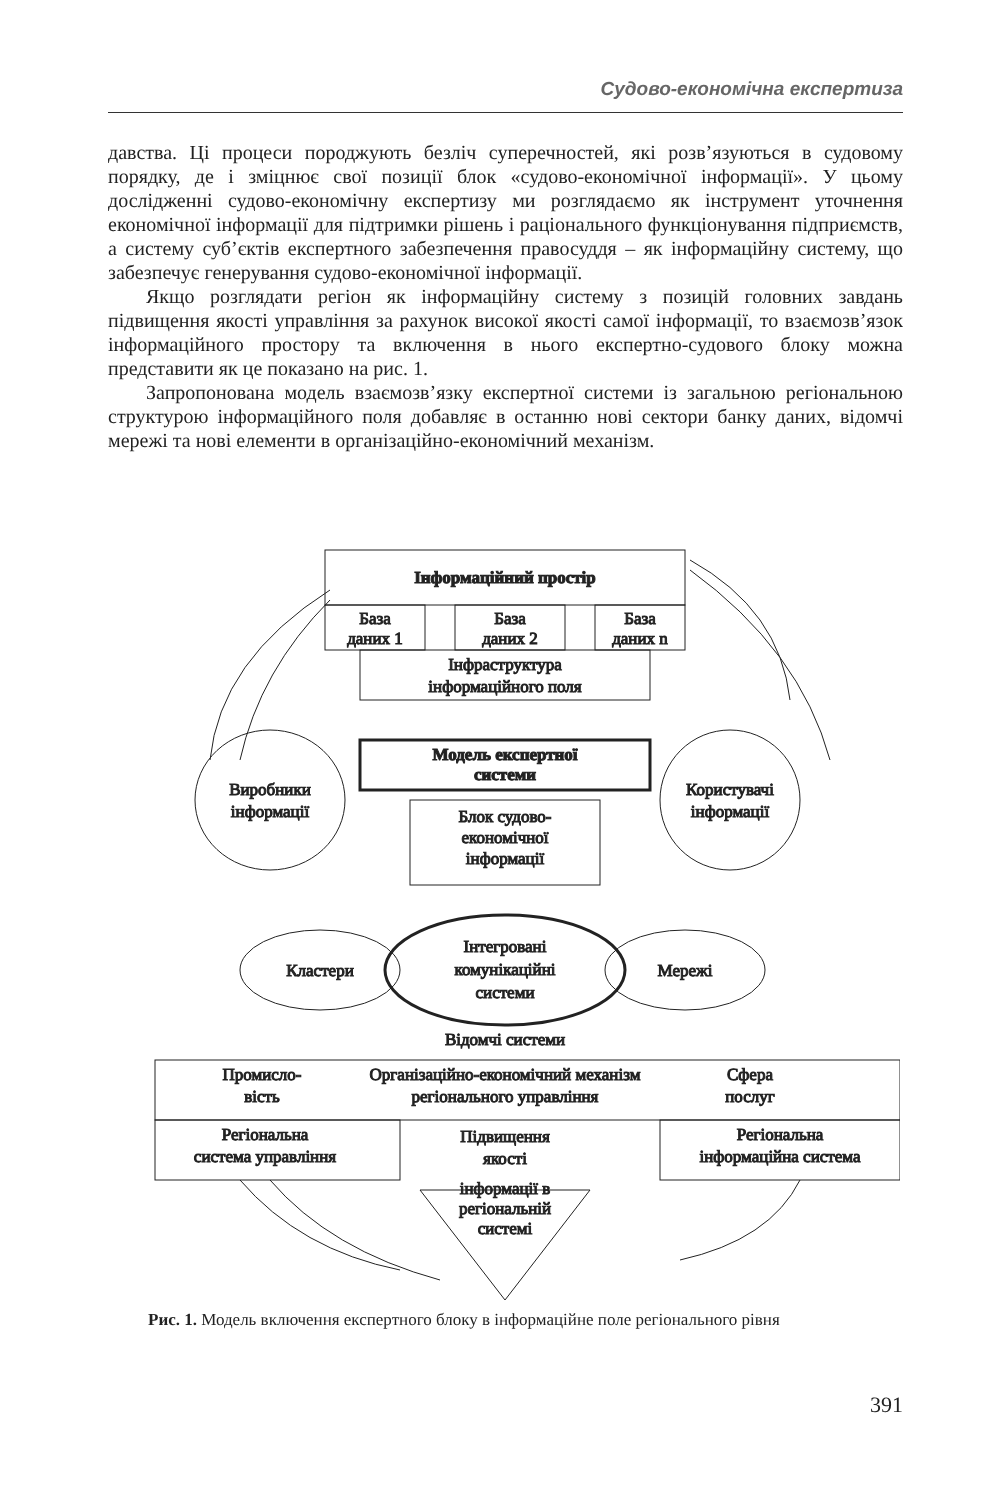Судово-економічна експертиза
давства. Ці процеси породжують безліч суперечностей, які розв’язуються в судовому порядку, де і зміцнює свої позиції блок «судово-економічної інформації». У цьому дослідженні судово-економічну експертизу ми розглядаємо як інструмент уточнення економічної інформації для підтримки рішень і раціонального функціонування підприємств, а систему суб’єктів експертного забезпечення правосуддя – як інформаційну систему, що забезпечує генерування судово-економічної інформації.
Якщо розглядати регіон як інформаційну систему з позицій головних завдань підвищення якості управління за рахунок високої якості самої інформації, то взаємозв’язок інформаційного простору та включення в нього експертно-судового блоку можна представити як це показано на рис. 1.
Запропонована модель взаємозв’язку експертної системи із загальною регіональною структурою інформаційного поля добавляє в останню нові сектори банку даних, відомчі мережі та нові елементи в організаційно-економічний механізм.
Інформаційний простір
База
даних 1
База
даних 2
База
даних n
Інфраструктура
інформаційного поля
Модель експертної
системи
Блок судово-
економічної
інформації
Виробники
інформації
Користувачі
інформації
Кластери
Мережі
Інтегровані
комунікаційні
системи
Відомчі системи
Промисло-
вість
Організаційно-економічний механізм
регіонального управління
Сфера
послуг
Регіональна
система управління
Регіональна
інформаційна система
Підвищення
якості
інформації в
регіональній
системі
Рис. 1. Модель включення експертного блоку в інформаційне поле регіонального рівня
391